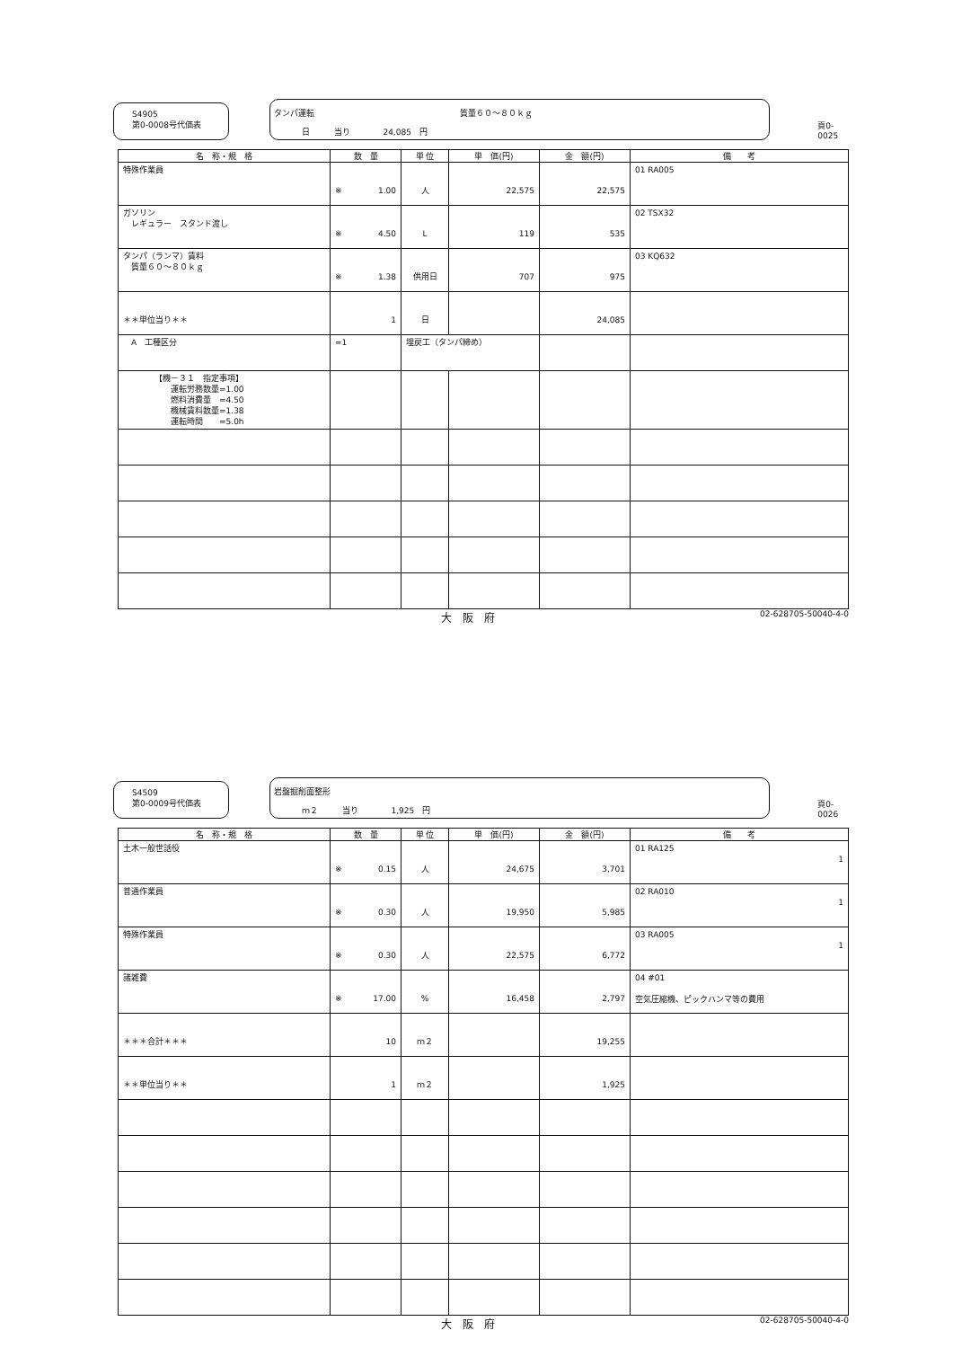S4905
第0-0008号代価表
タンパ運転　　　　　　　　　　　　　　　　　　質量６０～８０ｋｇ
日　　　当り　　　　24,085　円
頁0-0025
| 名 称・規 格 | 数 量 | 単 位 | 単 価(円) | 金 額(円) | 備 考 |
| --- | --- | --- | --- | --- | --- |
| 特殊作業員 | ※ 1.00 | 人 | 22,575 | 22,575 | 01 RA005 |
| ガソリン レギュラー スタンド渡し | ※ 4.50 | L | 119 | 535 | 02 TSX32 |
| タンパ（ランマ）賃料 質量６０～８０ｋｇ | ※ 1.38 | 供用日 | 707 | 975 | 03 KQ632 |
| ＊＊単位当り＊＊ | 1 | 日 | | 24,085 | |
| A 工種区分 | =1 | 埋戻工（タンパ締め） | | | |
| 【機－３１ 指定事項】 運転労務数量=1.00 燃料消費量 =4.50 機械賃料数量=1.38 運転時間 =5.0h | | | | | |
大　阪　府 02-628705-50040-4-0
S4509
第0-0009号代価表
岩盤掘削面整形
ｍ２　　　当り　　　　1,925　円
頁0-0026
| 名 称・規 格 | 数 量 | 単 位 | 単 価(円) | 金 額(円) | 備 考 |
| --- | --- | --- | --- | --- | --- |
| 土木一般世話役 | ※ 0.15 | 人 | 24,675 | 3,701 | 01 RA125 1 |
| 普通作業員 | ※ 0.30 | 人 | 19,950 | 5,985 | 02 RA010 1 |
| 特殊作業員 | ※ 0.30 | 人 | 22,575 | 6,772 | 03 RA005 1 |
| 諸雑費 | ※ 17.00 | % | 16,458 | 2,797 | 04 #01 空気圧縮機、ピックハンマ等の費用 |
| ＊＊＊合計＊＊＊ | 10 | ｍ２ | | 19,255 | |
| ＊＊単位当り＊＊ | 1 | ｍ２ | | 1,925 | |
大　阪　府 02-628705-50040-4-0